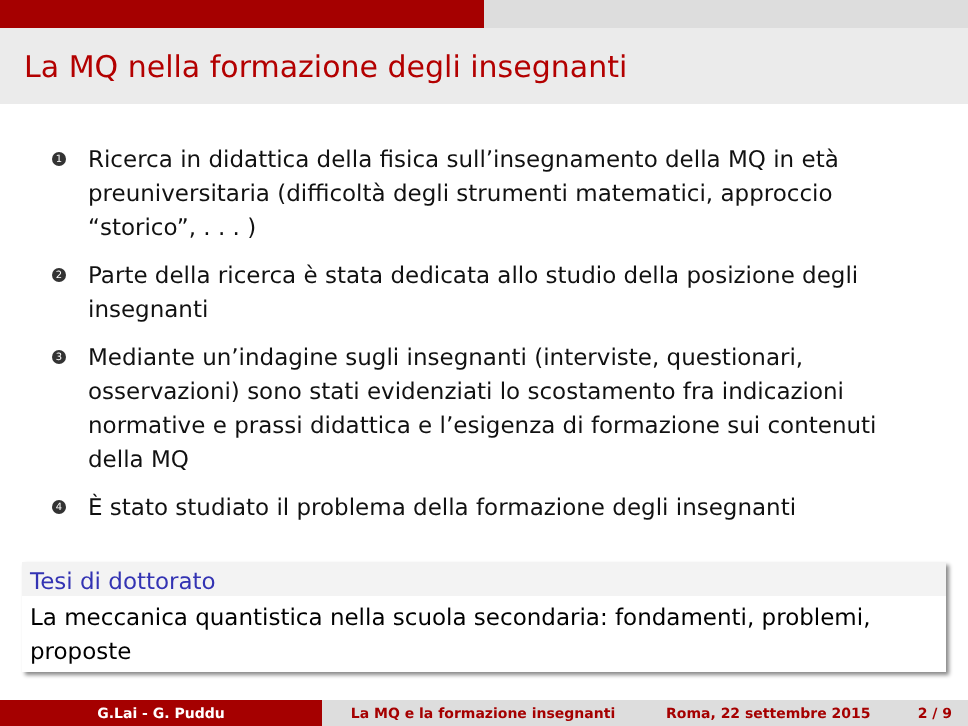La MQ nella formazione degli insegnanti
1 Ricerca in didattica della fisica sull’insegnamento della MQ in età preuniversitaria (difficoltà degli strumenti matematici, approccio “storico”, . . . )
2 Parte della ricerca è stata dedicata allo studio della posizione degli insegnanti
3 Mediante un’indagine sugli insegnanti (interviste, questionari, osservazioni) sono stati evidenziati lo scostamento fra indicazioni normative e prassi didattica e l’esigenza di formazione sui contenuti della MQ
4 È stato studiato il problema della formazione degli insegnanti
Tesi di dottorato
La meccanica quantistica nella scuola secondaria: fondamenti, problemi, proposte
G.Lai - G. Puddu La MQ e la formazione insegnanti Roma, 22 settembre 2015 2 / 9